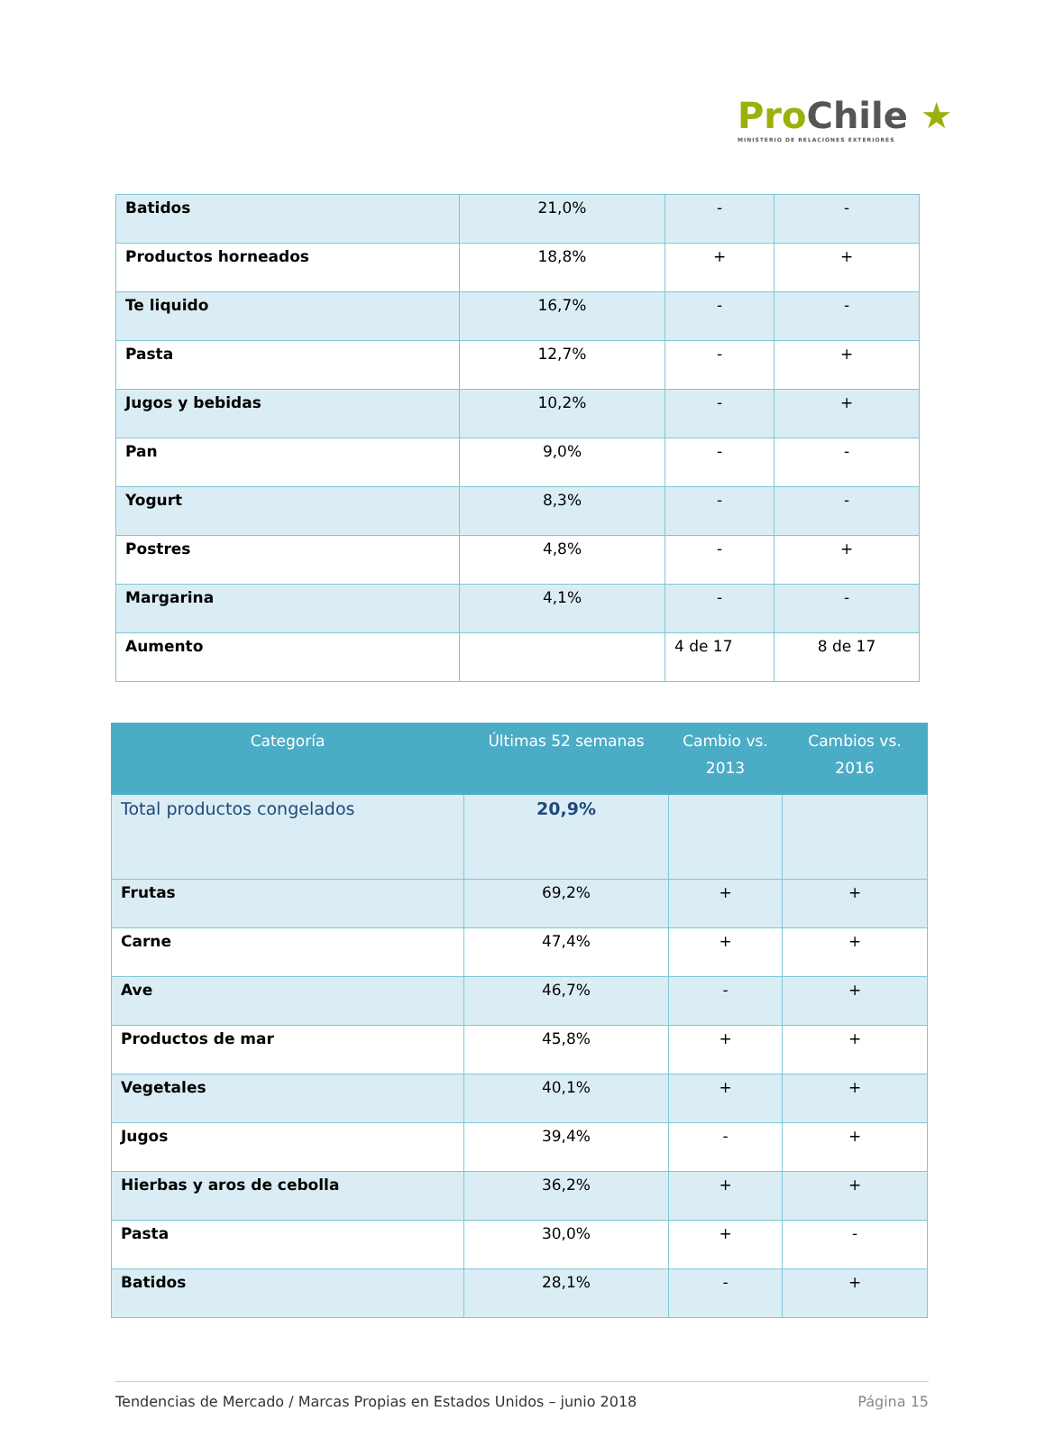ProChile ★
MINISTERIO DE RELACIONES EXTERIORES
| Batidos | 21,0% | - | - |
| Productos horneados | 18,8% | + | + |
| Te liquido | 16,7% | - | - |
| Pasta | 12,7% | - | + |
| Jugos y bebidas | 10,2% | - | + |
| Pan | 9,0% | - | - |
| Yogurt | 8,3% | - | - |
| Postres | 4,8% | - | + |
| Margarina | 4,1% | - | - |
| Aumento | | 4 de 17 | 8 de 17 |
| Categoría | Últimas 52 semanas | Cambio vs. 2013 | Cambios vs. 2016 |
| --- | --- | --- | --- |
| Total productos congelados | 20,9% | | |
| Frutas | 69,2% | + | + |
| Carne | 47,4% | + | + |
| Ave | 46,7% | - | + |
| Productos de mar | 45,8% | + | + |
| Vegetales | 40,1% | + | + |
| Jugos | 39,4% | - | + |
| Hierbas y aros de cebolla | 36,2% | + | + |
| Pasta | 30,0% | + | - |
| Batidos | 28,1% | - | + |
Tendencias de Mercado / Marcas Propias en Estados Unidos – junio 2018 Página 15